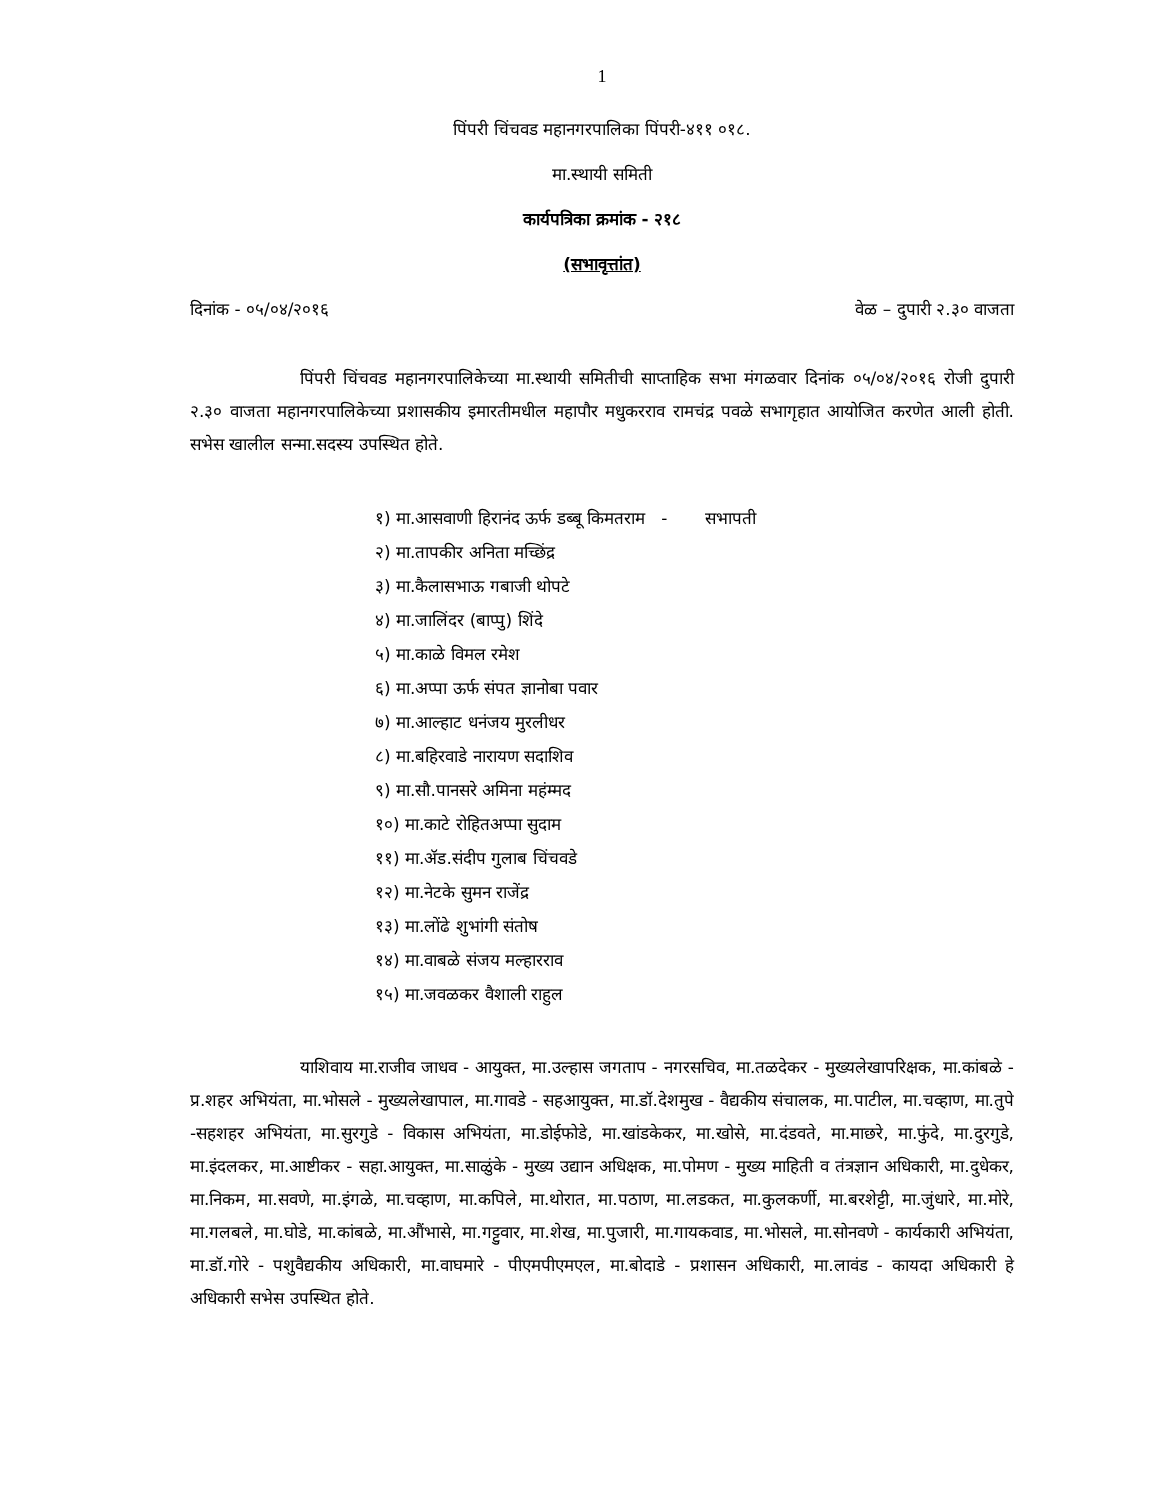1
पिंपरी चिंचवड महानगरपालिका पिंपरी-४११ ०१८.
मा.स्थायी समिती
कार्यपत्रिका क्रमांक - २१८
(सभावृत्तांत)
दिनांक - ०५/०४/२०१६ वेळ – दुपारी २.३० वाजता
पिंपरी चिंचवड महानगरपालिकेच्या मा.स्थायी समितीची साप्ताहिक सभा मंगळवार दिनांक ०५/०४/२०१६ रोजी दुपारी २.३० वाजता महानगरपालिकेच्या प्रशासकीय इमारतीमधील महापौर मधुकरराव रामचंद्र पवळे सभागृहात आयोजित करणेत आली होती. सभेस खालील सन्मा.सदस्य उपस्थित होते.
१) मा.आसवाणी हिरानंद ऊर्फ डब्बू किमतराम - सभापती
२) मा.तापकीर अनिता मच्छिंद्र
३) मा.कैलासभाऊ गबाजी थोपटे
४) मा.जालिंदर (बाप्पु) शिंदे
५) मा.काळे विमल रमेश
६) मा.अप्पा ऊर्फ संपत ज्ञानोबा पवार
७) मा.आल्हाट धनंजय मुरलीधर
८) मा.बहिरवाडे नारायण सदाशिव
९) मा.सौ.पानसरे अमिना महंम्मद
१०) मा.काटे रोहितअप्पा सुदाम
११) मा.ॲड.संदीप गुलाब चिंचवडे
१२) मा.नेटके सुमन राजेंद्र
१३) मा.लोंढे शुभांगी संतोष
१४) मा.वाबळे संजय मल्हारराव
१५) मा.जवळकर वैशाली राहुल
याशिवाय मा.राजीव जाधव - आयुक्त, मा.उल्हास जगताप - नगरसचिव, मा.तळदेकर - मुख्यलेखापरिक्षक, मा.कांबळे - प्र.शहर अभियंता, मा.भोसले - मुख्यलेखापाल, मा.गावडे - सहआयुक्त, मा.डॉ.देशमुख - वैद्यकीय संचालक, मा.पाटील, मा.चव्हाण, मा.तुपे -सहशहर अभियंता, मा.सुरगुडे - विकास अभियंता, मा.डोईफोडे, मा.खांडकेकर, मा.खोसे, मा.दंडवते, मा.माछरे, मा.फुंदे, मा.दुरगुडे, मा.इंदलकर, मा.आष्टीकर - सहा.आयुक्त, मा.साळुंके - मुख्य उद्यान अधिक्षक, मा.पोमण - मुख्य माहिती व तंत्रज्ञान अधिकारी, मा.दुधेकर, मा.निकम, मा.सवणे, मा.इंगळे, मा.चव्हाण, मा.कपिले, मा.थोरात, मा.पठाण, मा.लडकत, मा.कुलकर्णी, मा.बरशेट्टी, मा.जुंधारे, मा.मोरे, मा.गलबले, मा.घोडे, मा.कांबळे, मा.औंभासे, मा.गट्टुवार, मा.शेख, मा.पुजारी, मा.गायकवाड, मा.भोसले, मा.सोनवणे - कार्यकारी अभियंता, मा.डॉ.गोरे - पशुवैद्यकीय अधिकारी, मा.वाघमारे - पीएमपीएमएल, मा.बोदाडे - प्रशासन अधिकारी, मा.लावंड - कायदा अधिकारी हे अधिकारी सभेस उपस्थित होते.